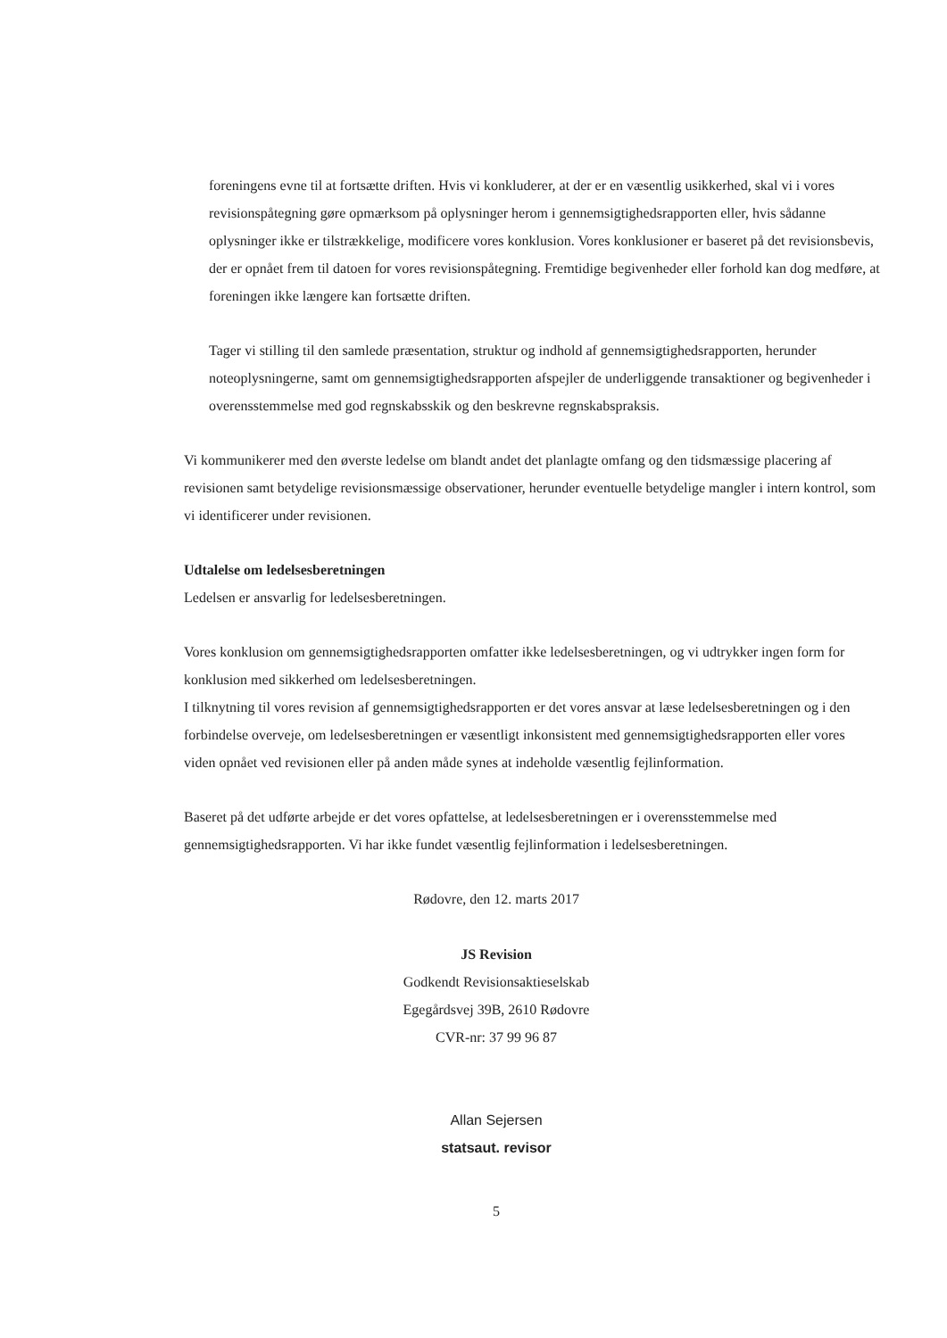foreningens evne til at fortsætte driften. Hvis vi konkluderer, at der er en væsentlig usikkerhed, skal vi i vores revisionspåtegning gøre opmærksom på oplysninger herom i gennemsigtighedsrapporten eller, hvis sådanne oplysninger ikke er tilstrækkelige, modificere vores konklusion. Vores konklusioner er baseret på det revisionsbevis, der er opnået frem til datoen for vores revisionspåtegning. Fremtidige begivenheder eller forhold kan dog medføre, at foreningen ikke længere kan fortsætte driften.
Tager vi stilling til den samlede præsentation, struktur og indhold af gennemsigtighedsrapporten, herunder noteoplysningerne, samt om gennemsigtighedsrapporten afspejler de underliggende transaktioner og begivenheder i overensstemmelse med god regnskabsskik og den beskrevne regnskabspraksis.
Vi kommunikerer med den øverste ledelse om blandt andet det planlagte omfang og den tidsmæssige placering af revisionen samt betydelige revisionsmæssige observationer, herunder eventuelle betydelige mangler i intern kontrol, som vi identificerer under revisionen.
Udtalelse om ledelsesberetningen
Ledelsen er ansvarlig for ledelsesberetningen.
Vores konklusion om gennemsigtighedsrapporten omfatter ikke ledelsesberetningen, og vi udtrykker ingen form for konklusion med sikkerhed om ledelsesberetningen.
I tilknytning til vores revision af gennemsigtighedsrapporten er det vores ansvar at læse ledelsesberetningen og i den forbindelse overveje, om ledelsesberetningen er væsentligt inkonsistent med gennemsigtighedsrapporten eller vores viden opnået ved revisionen eller på anden måde synes at indeholde væsentlig fejlinformation.
Baseret på det udførte arbejde er det vores opfattelse, at ledelsesberetningen er i overensstemmelse med gennemsigtighedsrapporten. Vi har ikke fundet væsentlig fejlinformation i ledelsesberetningen.
Rødovre, den 12. marts 2017
JS Revision
Godkendt Revisionsaktieselskab
Egegårdsvej 39B, 2610 Rødovre
CVR-nr: 37 99 96 87
Allan Sejersen
statsaut. revisor
5